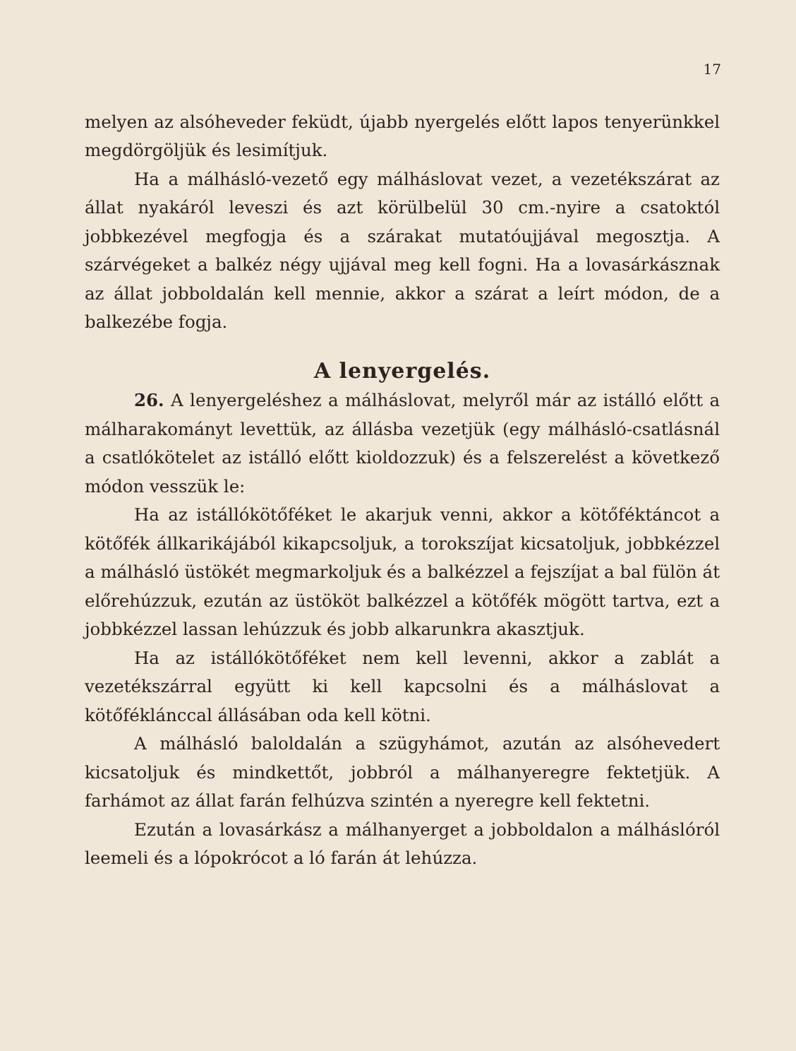17
melyen az alsóheveder feküdt, újabb nyergelés előtt lapos tenyerünkkel megdörgöljük és lesimítjuk.
Ha a málhásló-vezető egy málháslovat vezet, a vezetékszárat az állat nyakáról leveszi és azt körülbelül 30 cm.-nyire a csatoktól jobbkezével megfogja és a szárakat mutatóujjával megosztja. A szárvégeket a balkéz négy ujjával meg kell fogni. Ha a lovasárkásznak az állat jobboldalán kell mennie, akkor a szárat a leírt módon, de a balkezébe fogja.
A lenyergelés.
26. A lenyergeléshez a málháslovat, melyről már az istálló előtt a málharakományt levettük, az állásba vezetjük (egy málhásló-csatlásnál a csatlókötelet az istálló előtt kioldozzuk) és a felszerelést a következő módon vesszük le:
Ha az istállókötőféket le akarjuk venni, akkor a kötőféktáncot a kötőfék állkarikájából kikapcsoljuk, a torokszíjat kicsatoljuk, jobbkézzel a málhásló üstökét megmarkoljuk és a balkézzel a fejszíjat a bal fülön át előrehúzzuk, ezután az üstököt balkézzel a kötőfék mögött tartva, ezt a jobbkézzel lassan lehúzzuk és jobb alkarunkra akasztjuk.
Ha az istállókötőféket nem kell levenni, akkor a zablát a vezetékszárral együtt ki kell kapcsolni és a málháslovat a kötőféklánccal állásában oda kell kötni.
A málhásló baloldalán a szügyhámot, azután az alsóhevedert kicsatoljuk és mindkettőt, jobbról a málhanyeregre fektetjük. A farhámot az állat farán felhúzva szintén a nyeregre kell fektetni.
Ezután a lovasárkász a málhanyerget a jobboldalon a málháslóról leemeli és a lópokrócot a ló farán át lehúzza.